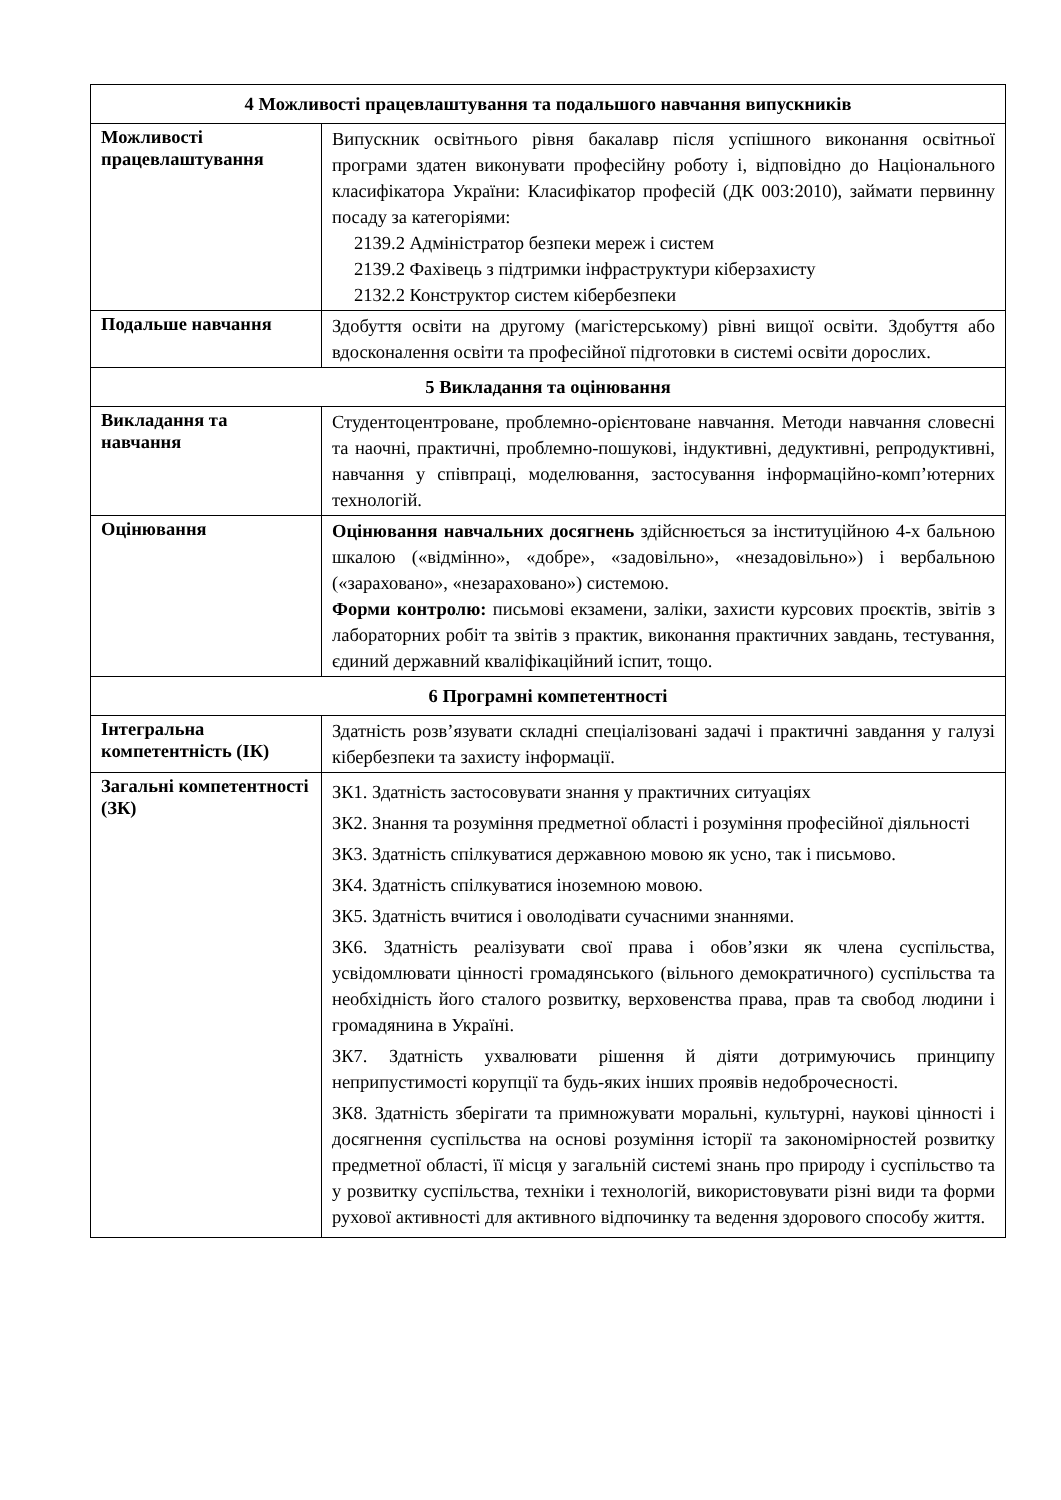| 4 Можливості працевлаштування та подальшого навчання випускників | |
| Можливості працевлаштування | Випускник освітнього рівня бакалавр після успішного виконання освітньої програми здатен виконувати професійну роботу і, відповідно до Національного класифікатора України: Класифікатор професій (ДК 003:2010), займати первинну посаду за категоріями: 2139.2 Адміністратор безпеки мереж і систем 2139.2 Фахівець з підтримки інфраструктури кіберзахисту 2132.2 Конструктор систем кібербезпеки |
| Подальше навчання | Здобуття освіти на другому (магістерському) рівні вищої освіти. Здобуття або вдосконалення освіти та професійної підготовки в системі освіти дорослих. |
| 5 Викладання та оцінювання | |
| Викладання та навчання | Студентоцентроване, проблемно-орієнтоване навчання. Методи навчання словесні та наочні, практичні, проблемно-пошукові, індуктивні, дедуктивні, репродуктивні, навчання у співпраці, моделювання, застосування інформаційно-комп’ютерних технологій. |
| Оцінювання | Оцінювання навчальних досягнень здійснюється за інституційною 4-х бальною шкалою («відмінно», «добре», «задовільно», «незадовільно») і вербальною («зараховано», «незараховано») системою. Форми контролю: письмові екзамени, заліки, захисти курсових проєктів, звітів з лабораторних робіт та звітів з практик, виконання практичних завдань, тестування, єдиний державний кваліфікаційний іспит, тощо. |
| 6 Програмні компетентності | |
| Інтегральна компетентність (ІК) | Здатність розв’язувати складні спеціалізовані задачі і практичні завдання у галузі кібербезпеки та захисту інформації. |
| Загальні компетентності (ЗК) | ЗК1. Здатність застосовувати знання у практичних ситуаціях ЗК2. Знання та розуміння предметної області і розуміння професійної діяльності ЗК3. Здатність спілкуватися державною мовою як усно, так і письмово. ЗК4. Здатність спілкуватися іноземною мовою. ЗК5. Здатність вчитися і оволодівати сучасними знаннями. ЗК6. Здатність реалізувати свої права і обов’язки як члена суспільства, усвідомлювати цінності громадянського (вільного демократичного) суспільства та необхідність його сталого розвитку, верховенства права, прав та свобод людини і громадянина в Україні. ЗК7. Здатність ухвалювати рішення й діяти дотримуючись принципу неприпустимості корупції та будь-яких інших проявів недоброчесності. ЗК8. Здатність зберігати та примножувати моральні, культурні, наукові цінності і досягнення суспільства на основі розуміння історії та закономірностей розвитку предметної області, її місця у загальній системі знань про природу і суспільство та у розвитку суспільства, техніки і технологій, використовувати різні види та форми рухової активності для активного відпочинку та ведення здорового способу життя. |